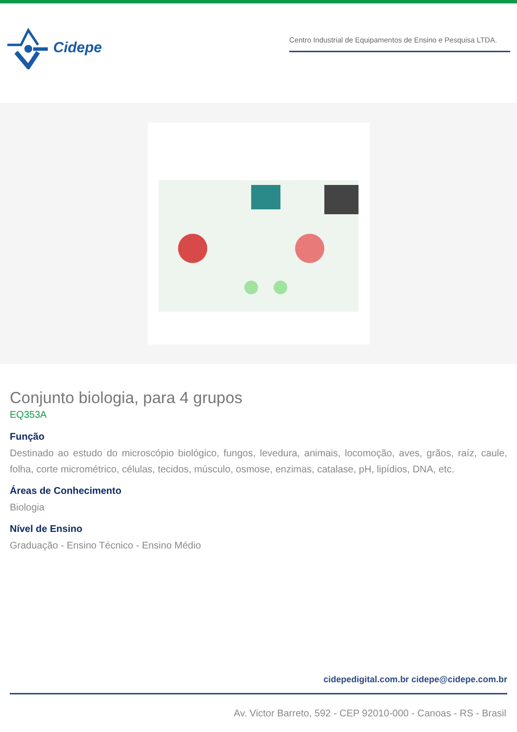Cidepe
Centro Industrial de Equipamentos de Ensino e Pesquisa LTDA.
Conjunto biologia, para 4 grupos
EQ353A
Função
Destinado ao estudo do microscópio biológico, fungos, levedura, animais, locomoção, aves, grãos, raíz, caule, folha, corte micrométrico, células, tecidos, músculo, osmose, enzimas, catalase, pH, lipídios, DNA, etc.
Áreas de Conhecimento
Biologia
Nível de Ensino
Graduação - Ensino Técnico - Ensino Médio
cidepedigital.com.br cidepe@cidepe.com.br
Av. Victor Barreto, 592 - CEP 92010-000 - Canoas - RS - Brasil